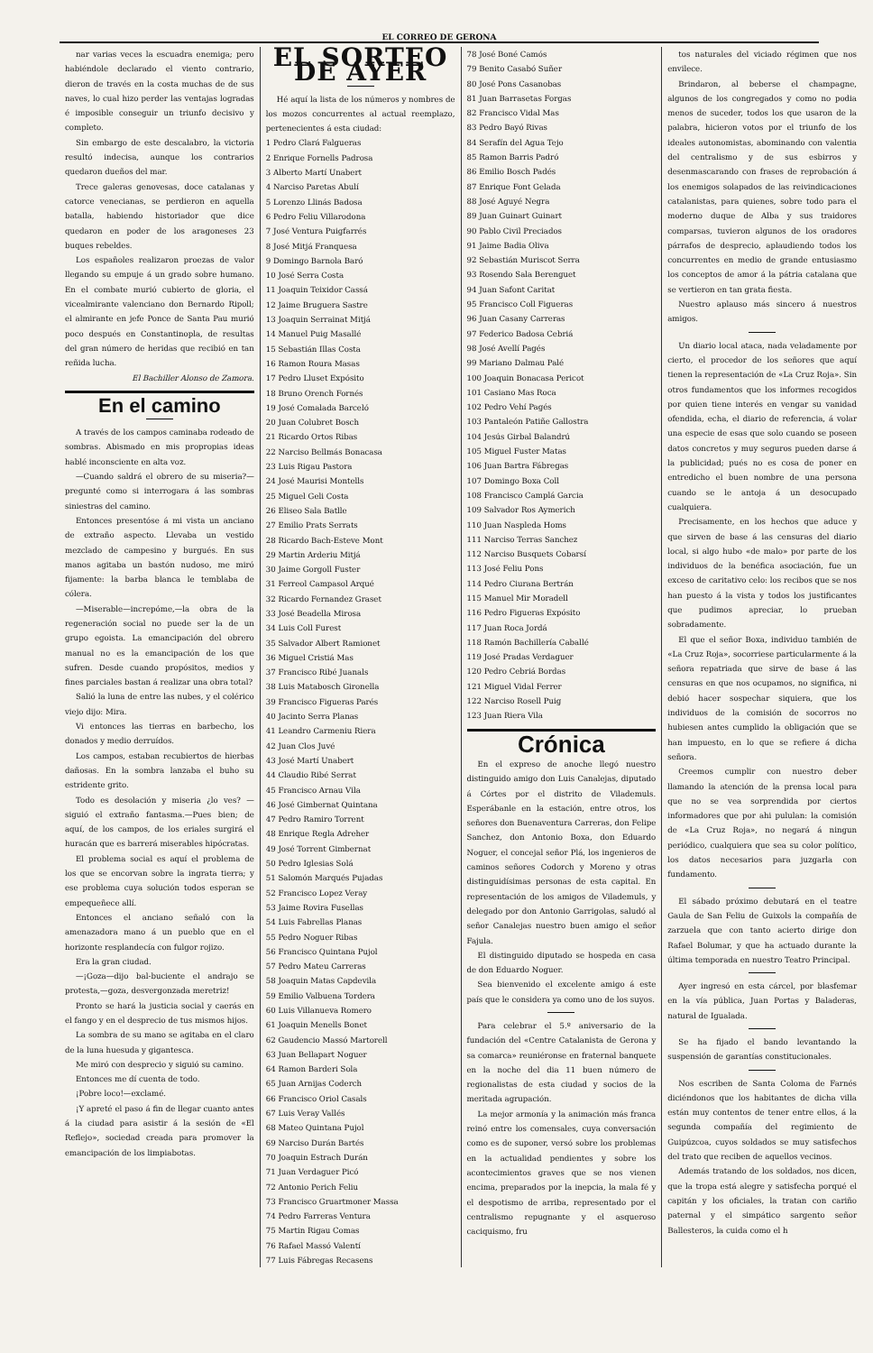EL CORREO DE GERONA
nar varias veces la escuadra enemiga; pero habiéndole declarado el viento contrario, dieron de través en la costa muchas de de sus naves, lo cual hizo perder las ventajas logradas é imposible conseguir un triunfo decisivo y completo.
Sin embargo de este descalabro, la victoria resultó indecisa, aunque los contrarios quedaron dueños del mar.
Trece galeras genovesas, doce catalanas y catorce venecianas, se perdieron en aquella batalla, habiendo historiador que dice quedaron en poder de los aragoneses 23 buques rebeldes.
Los españoles realizaron proezas de valor llegando su empuje á un grado sobre humano. En el combate murió cubierto de gloria, el vicealmirante valenciano don Bernardo Ripoll; el almirante en jefe Ponce de Santa Pau murió poco después en Constantinopla, de resultas del gran número de heridas que recibió en tan reñida lucha.
El Bachiller Alonso de Zamora.
En el camino
A través de los campos caminaba rodeado de sombras. Abismado en mis propropias ideas hablé inconsciente en alta voz.
—Cuando saldrá el obrero de su miseria?—pregunté como si interrogara á las sombras siniestras del camino.
Entonces presentóse á mi vista un anciano de extraño aspecto. Llevaba un vestido mezclado de campesino y burgués. En sus manos agitaba un bastón nudoso, me miró fijamente: la barba blanca le temblaba de cólera.
—Miserable—increpóme,—la obra de la regeneración social no puede ser la de un grupo egoista. La emancipación del obrero manual no es la emancipación de los que sufren. Desde cuando propósitos, medios y fines parciales bastan á realizar una obra total?
Salió la luna de entre las nubes, y el colérico viejo dijo: Mira.
Vi entonces las tierras en barbecho, los donados y medio derruídos.
Los campos, estaban recubiertos de hierbas dañosas. En la sombra lanzaba el buho su estridente grito.
Todo es desolación y miseria ¿lo ves? —siguió el extraño fantasma.—Pues bien; de aquí, de los campos, de los eriales surgirá el huracán que es barrerá miserables hipócratas.
El problema social es aquí el problema de los que se encorvan sobre la ingrata tierra; y ese problema cuya solución todos esperan se empequeñece allí.
Entonces el anciano señaló con la amenazadora mano á un pueblo que en el horizonte resplandecía con fulgor rojizo.
Era la gran ciudad.
—¡Goza—dijo bal-buciente el andrajo se protesta,—goza, desvergonzada meretriz!
Pronto se hará la justicia social y caerás en el fango y en el desprecio de tus mismos hijos.
La sombra de su mano se agitaba en el claro de la luna huesuda y gigantesca.
Me miró con desprecio y siguió su camino.
Entonces me dí cuenta de todo.
¡Pobre loco!—exclamé.
¡Y apreté el paso á fin de llegar cuanto antes á la ciudad para asistir á la sesión de «El Reflejo», sociedad creada para promover la emancipación de los limpiabotas.
EL SORTEO DE AYER
Hé aquí la lista de los números y nombres de los mozos concurrentes al actual reemplazo, pertenecientes á esta ciudad:
1 Pedro Clará Falgueras
2 Enrique Fornells Padrosa
3 Alberto Martí Unabert
4 Narciso Paretas Abulí
5 Lorenzo Llinás Badosa
6 Pedro Feliu Villarodona
7 José Ventura Puigfarrés
8 José Mitjá Franquesa
9 Domingo Barnola Baró
10 José Serra Costa
11 Joaquin Teixidor Cassá
12 Jaime Bruguera Sastre
13 Joaquin Serrainat Mitjá
14 Manuel Puig Masallé
15 Sebastián Illas Costa
16 Ramon Roura Masas
17 Pedro Lluset Expósito
18 Bruno Orench Fornés
19 José Comalada Barceló
20 Juan Colubret Bosch
21 Ricardo Ortos Ribas
22 Narciso Bellmás Bonacasa
23 Luis Rigau Pastora
24 José Maurisi Montells
25 Miguel Geli Costa
26 Eliseo Sala Batlle
27 Emilio Prats Serrats
28 Ricardo Bach-Esteve Mont
29 Martin Arderiu Mitjá
30 Jaime Gorgoll Fuster
31 Ferreol Campasol Arqué
32 Ricardo Fernandez Graset
33 José Beadella Mirosa
34 Luis Coll Furest
35 Salvador Albert Ramionet
36 Miguel Cristiá Mas
37 Francisco Ribé Juanals
38 Luis Matabosch Gironella
39 Francisco Figueras Parés
40 Jacinto Serra Planas
41 Leandro Carmeniu Riera
42 Juan Clos Juvé
43 José Martí Unabert
44 Claudio Ribé Serrat
45 Francisco Arnau Vila
46 José Gimbernat Quintana
47 Pedro Ramiro Torrent
48 Enrique Regla Adreher
49 José Torrent Gimbernat
50 Pedro Iglesias Solá
51 Salomón Marqués Pujadas
52 Francisco Lopez Veray
53 Jaime Rovira Fusellas
54 Luis Fabrellas Planas
55 Pedro Noguer Ribas
56 Francisco Quintana Pujol
57 Pedro Mateu Carreras
58 Joaquin Matas Capdevila
59 Emilio Valbuena Tordera
60 Luis Villanueva Romero
61 Joaquin Menells Bonet
62 Gaudencio Massó Martorell
63 Juan Bellapart Noguer
64 Ramon Barderi Sola
65 Juan Arnijas Coderch
66 Francisco Oriol Casals
67 Luis Veray Vallés
68 Mateo Quintana Pujol
69 Narciso Durán Bartés
70 Joaquin Estrach Durán
71 Juan Verdaguer Picó
72 Antonio Perich Feliu
73 Francisco Gruartmoner Massa
74 Pedro Farreras Ventura
75 Martin Rigau Comas
76 Rafael Massó Valentí
77 Luis Fábregas Recasens
78 José Boné Camós
79 Benito Casabó Suñer
80 José Pons Casanobas
81 Juan Barrasetas Forgas
82 Francisco Vidal Mas
83 Pedro Bayó Rivas
84 Serafín del Agua Tejo
85 Ramon Barris Padró
86 Emilio Bosch Padés
87 Enrique Font Gelada
88 José Aguyé Negra
89 Juan Guinart Guinart
90 Pablo Civil Preciados
91 Jaime Badia Oliva
92 Sebastián Muriscot Serra
93 Rosendo Sala Berenguet
94 Juan Safont Caritat
95 Francisco Coll Figueras
96 Juan Casany Carreras
97 Federico Badosa Cebriá
98 José Avellí Pagés
99 Mariano Dalmau Palé
100 Joaquin Bonacasa Pericot
101 Casiano Mas Roca
102 Pedro Vehí Pagés
103 Pantaleón Patiñe Gallostra
104 Jesús Girbal Balandrú
105 Miguel Fuster Matas
106 Juan Bartra Fábregas
107 Domingo Boxa Coll
108 Francisco Camplá Garcia
109 Salvador Ros Aymerich
110 Juan Naspleda Homs
111 Narciso Terras Sanchez
112 Narciso Busquets Cobarsí
113 José Feliu Pons
114 Pedro Ciurana Bertrán
115 Manuel Mir Moradell
116 Pedro Figueras Expósito
117 Juan Roca Jordá
118 Ramón Bachillería Caballé
119 José Pradas Verdaguer
120 Pedro Cebriá Bordas
121 Miguel Vidal Ferrer
122 Narciso Rosell Puig
123 Juan Riera Vila
Crónica
En el expreso de anoche llegó nuestro distinguido amigo don Luis Canalejas, diputado á Córtes por el distrito de Vilademuls. Esperábanle en la estación, entre otros, los señores don Buenaventura Carreras, don Felipe Sanchez, don Antonio Boxa, don Eduardo Noguer, el concejal señor Plá, los ingenieros de caminos señores Codorch y Moreno y otras distinguidísimas personas de esta capital. En representación de los amigos de Vilademuls, y delegado por don Antonio Garrigolas, saludó al señor Canalejas nuestro buen amigo el señor Fajula.
El distinguido diputado se hospeda en casa de don Eduardo Noguer.
Sea bienvenido el excelente amigo á este país que le considera ya como uno de los suyos.
Para celebrar el 5.º aniversario de la fundación del «Centre Catalanista de Gerona y sa comarca» reuniéronse en fraternal banquete en la noche del dia 11 buen número de regionalistas de esta ciudad y socios de la meritada agrupación.
La mejor armonía y la animación más franca reinó entre los comensales, cuya conversación como es de suponer, versó sobre los problemas en la actualidad pendientes y sobre los acontecimientos graves que se nos vienen encima, preparados por la inepcia, la mala fé y el despotismo de arriba, representado por el centralismo repugnante y el asqueroso caciquismo, fru
tos naturales del viciado régimen que nos envilece.
Brindaron, al beberse el champagne, algunos de los congregados y como no podia menos de suceder, todos los que usaron de la palabra, hicieron votos por el triunfo de los ideales autonomistas, abominando con valentia del centralismo y de sus esbirros y desenmascarando con frases de reprobación á los enemigos solapados de las reivindicaciones catalanistas, para quienes, sobre todo para el moderno duque de Alba y sus traidores comparsas, tuvieron algunos de los oradores párrafos de desprecio, aplaudiendo todos los concurrentes en medio de grande entusiasmo los conceptos de amor á la pátria catalana que se vertieron en tan grata fiesta.
Nuestro aplauso más sincero á nuestros amigos.
Un diario local ataca, nada veladamente por cierto, el procedor de los señores que aquí tienen la representación de «La Cruz Roja». Sin otros fundamentos que los informes recogidos por quien tiene interés en vengar su vanidad ofendida, echa, el diario de referencia, á volar una especie de esas que solo cuando se poseen datos concretos y muy seguros pueden darse á la publicidad; pués no es cosa de poner en entredicho el buen nombre de una persona cuando se le antoja á un desocupado cualquiera.
Precisamente, en los hechos que aduce y que sirven de base á las censuras del diario local, si algo hubo «de malo» por parte de los individuos de la benéfica asociación, fue un exceso de caritativo celo: los recibos que se nos han puesto á la vista y todos los justificantes que pudimos apreciar, lo prueban sobradamente.
El que el señor Boxa, individuo también de «La Cruz Roja», socorriese particularmente á la señora repatriada que sirve de base á las censuras en que nos ocupamos, no significa, ni debió hacer sospechar siquiera, que los individuos de la comisión de socorros no hubiesen antes cumplido la obligación que se han impuesto, en lo que se refiere á dicha señora.
Creemos cumplir con nuestro deber llamando la atención de la prensa local para que no se vea sorprendida por ciertos informadores que por ahi pululan: la comisión de «La Cruz Roja», no negará á ningun periódico, cualquiera que sea su color político, los datos necesarios para juzgarla con fundamento.
El sábado próximo debutará en el teatre Gaula de San Feliu de Guixols la compañía de zarzuela que con tanto acierto dirige don Rafael Bolumar, y que ha actuado durante la última temporada en nuestro Teatro Principal.
Ayer ingresó en esta cárcel, por blasfemar en la vía pública, Juan Portas y Baladeras, natural de Igualada.
Se ha fijado el bando levantando la suspensión de garantías constitucionales.
Nos escriben de Santa Coloma de Farnés diciéndonos que los habitantes de dicha villa están muy contentos de tener entre ellos, á la segunda compañía del regimiento de Guipúzcoa, cuyos soldados se muy satisfechos del trato que reciben de aquellos vecinos.
Además tratando de los soldados, nos dicen, que la tropa está alegre y satisfecha porqué el capitán y los oficiales, la tratan con cariño paternal y el simpático sargento señor Ballesteros, la cuida como el h